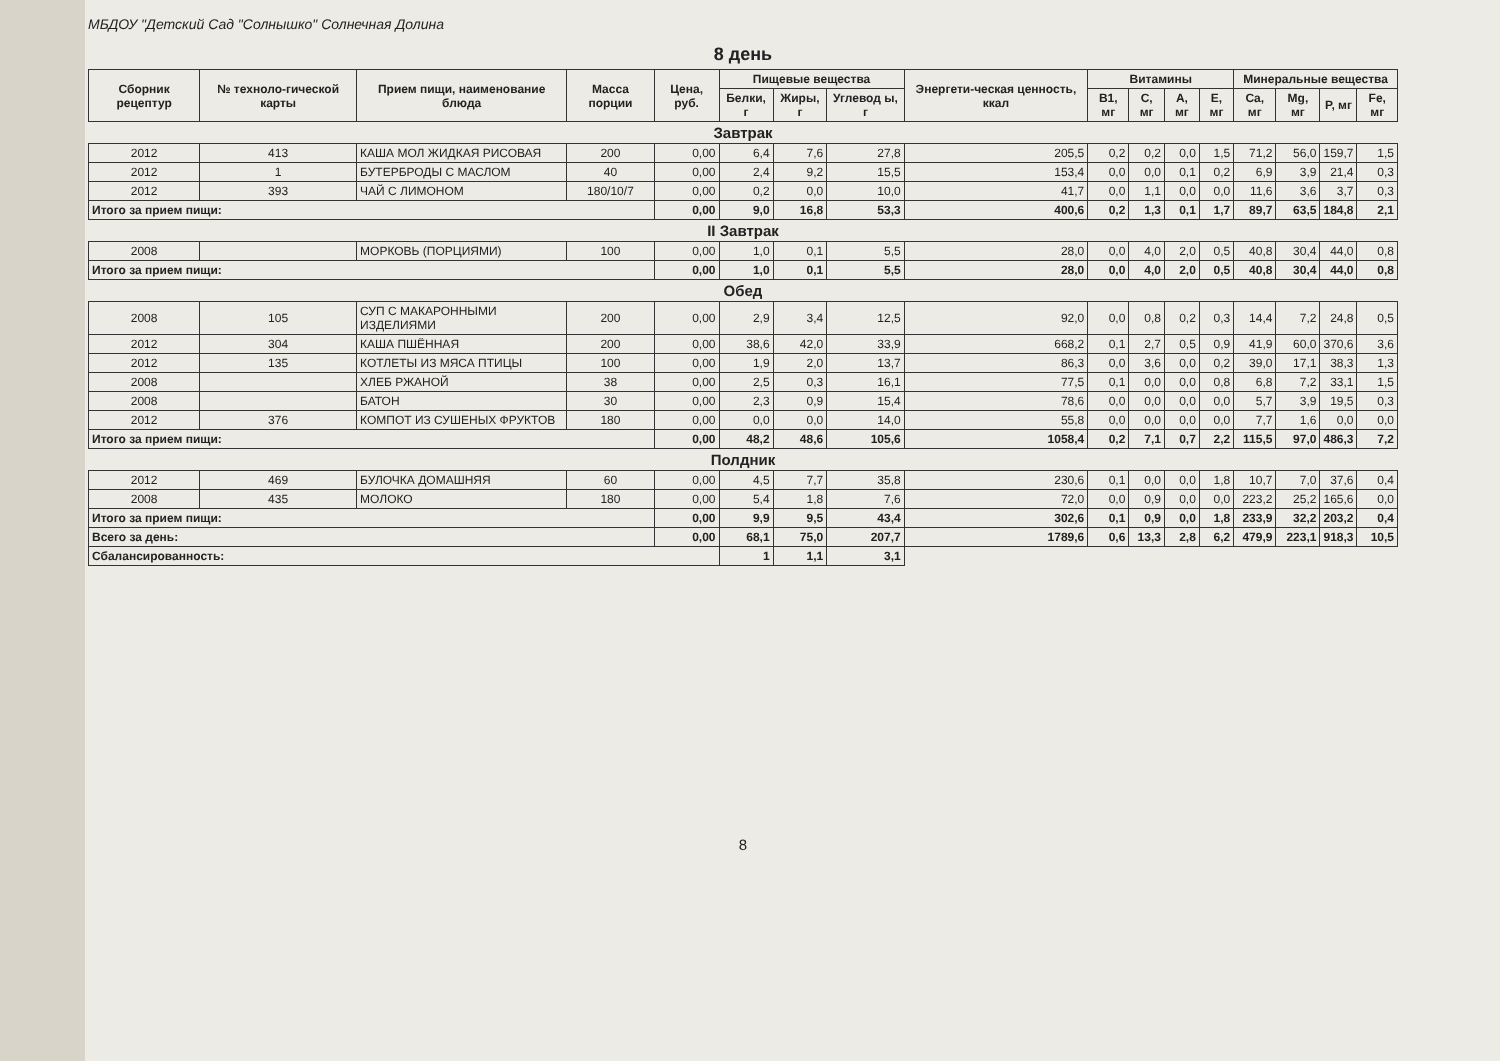МБДОУ "Детский Сад "Солнышко" Солнечная Долина
8 день
| Сборник рецептур | № техноло-гической карты | Прием пищи, наименование блюда | Масса порции | Цена, руб. | Пищевые вещества | | | Энергети-ческая ценность, ккал | Витамины | | | | Минеральные вещества | | | |
| --- | --- | --- | --- | --- | --- | --- | --- | --- | --- | --- | --- | --- | --- | --- | --- | --- |
| | | | | | Белки, г | Жиры, г | Углевод ы, г | | B1, мг | C, мг | A, мг | E, мг | Ca, мг | Mg, мг | P, мг | Fe, мг |
| Завтрак | | | | | | | | | | | | | | | | |
| 2012 | 413 | КАША МОЛ ЖИДКАЯ РИСОВАЯ | 200 | 0,00 | 6,4 | 7,6 | 27,8 | 205,5 | 0,2 | 0,2 | 0,0 | 1,5 | 71,2 | 56,0 | 159,7 | 1,5 |
| 2012 | 1 | БУТЕРБРОДЫ С МАСЛОМ | 40 | 0,00 | 2,4 | 9,2 | 15,5 | 153,4 | 0,0 | 0,0 | 0,1 | 0,2 | 6,9 | 3,9 | 21,4 | 0,3 |
| 2012 | 393 | ЧАЙ С ЛИМОНОМ | 180/10/7 | 0,00 | 0,2 | 0,0 | 10,0 | 41,7 | 0,0 | 1,1 | 0,0 | 0,0 | 11,6 | 3,6 | 3,7 | 0,3 |
| Итого за прием пищи: | | | | 0,00 | 9,0 | 16,8 | 53,3 | 400,6 | 0,2 | 1,3 | 0,1 | 1,7 | 89,7 | 63,5 | 184,8 | 2,1 |
| II Завтрак | | | | | | | | | | | | | | | | |
| 2008 | | МОРКОВЬ (ПОРЦИЯМИ) | 100 | 0,00 | 1,0 | 0,1 | 5,5 | 28,0 | 0,0 | 4,0 | 2,0 | 0,5 | 40,8 | 30,4 | 44,0 | 0,8 |
| Итого за прием пищи: | | | | 0,00 | 1,0 | 0,1 | 5,5 | 28,0 | 0,0 | 4,0 | 2,0 | 0,5 | 40,8 | 30,4 | 44,0 | 0,8 |
| Обед | | | | | | | | | | | | | | | | |
| 2008 | 105 | СУП С МАКАРОННЫМИ ИЗДЕЛИЯМИ | 200 | 0,00 | 2,9 | 3,4 | 12,5 | 92,0 | 0,0 | 0,8 | 0,2 | 0,3 | 14,4 | 7,2 | 24,8 | 0,5 |
| 2012 | 304 | КАША ПШЁННАЯ | 200 | 0,00 | 38,6 | 42,0 | 33,9 | 668,2 | 0,1 | 2,7 | 0,5 | 0,9 | 41,9 | 60,0 | 370,6 | 3,6 |
| 2012 | 135 | КОТЛЕТЫ ИЗ МЯСА ПТИЦЫ | 100 | 0,00 | 1,9 | 2,0 | 13,7 | 86,3 | 0,0 | 3,6 | 0,0 | 0,2 | 39,0 | 17,1 | 38,3 | 1,3 |
| 2008 | | ХЛЕБ РЖАНОЙ | 38 | 0,00 | 2,5 | 0,3 | 16,1 | 77,5 | 0,1 | 0,0 | 0,0 | 0,8 | 6,8 | 7,2 | 33,1 | 1,5 |
| 2008 | | БАТОН | 30 | 0,00 | 2,3 | 0,9 | 15,4 | 78,6 | 0,0 | 0,0 | 0,0 | 0,0 | 5,7 | 3,9 | 19,5 | 0,3 |
| 2012 | 376 | КОМПОТ ИЗ СУШЕНЫХ ФРУКТОВ | 180 | 0,00 | 0,0 | 0,0 | 14,0 | 55,8 | 0,0 | 0,0 | 0,0 | 0,0 | 7,7 | 1,6 | 0,0 | 0,0 |
| Итого за прием пищи: | | | | 0,00 | 48,2 | 48,6 | 105,6 | 1058,4 | 0,2 | 7,1 | 0,7 | 2,2 | 115,5 | 97,0 | 486,3 | 7,2 |
| Полдник | | | | | | | | | | | | | | | | |
| 2012 | 469 | БУЛОЧКА ДОМАШНЯЯ | 60 | 0,00 | 4,5 | 7,7 | 35,8 | 230,6 | 0,1 | 0,0 | 0,0 | 1,8 | 10,7 | 7,0 | 37,6 | 0,4 |
| 2008 | 435 | МОЛОКО | 180 | 0,00 | 5,4 | 1,8 | 7,6 | 72,0 | 0,0 | 0,9 | 0,0 | 0,0 | 223,2 | 25,2 | 165,6 | 0,0 |
| Итого за прием пищи: | | | | 0,00 | 9,9 | 9,5 | 43,4 | 302,6 | 0,1 | 0,9 | 0,0 | 1,8 | 233,9 | 32,2 | 203,2 | 0,4 |
| Всего за день: | | | | 0,00 | 68,1 | 75,0 | 207,7 | 1789,6 | 0,6 | 13,3 | 2,8 | 6,2 | 479,9 | 223,1 | 918,3 | 10,5 |
| Сбалансированность: | | | | | 1 | 1,1 | 3,1 | | | | | | | | | |
8